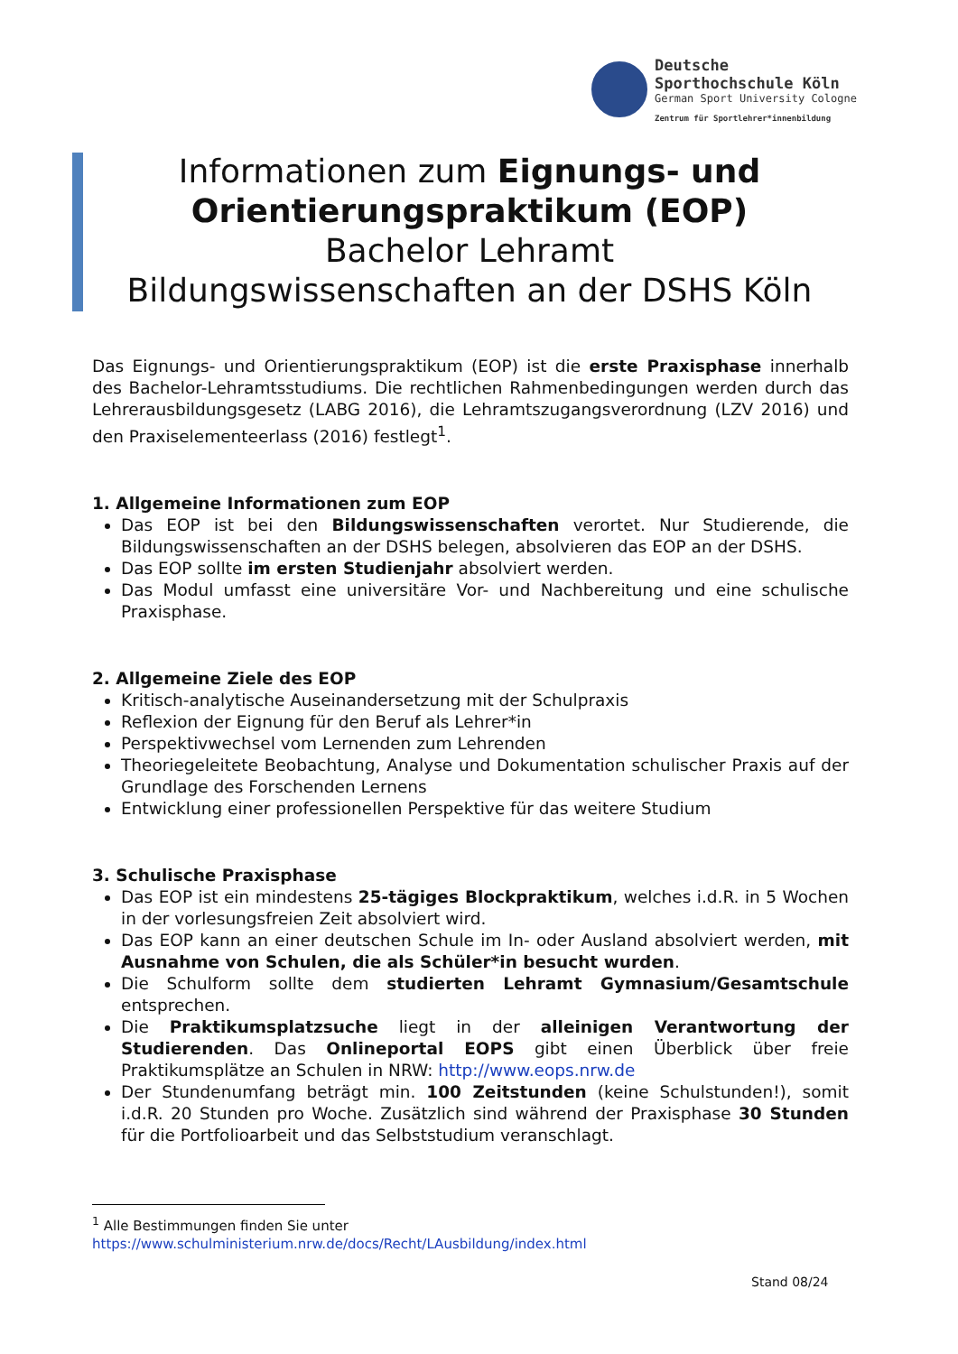Deutsche
Sporthochschule Köln
German Sport University Cologne
Zentrum für Sportlehrer*innenbildung
Informationen zum Eignungs- und
Orientierungspraktikum (EOP)
Bachelor Lehramt
Bildungswissenschaften an der DSHS Köln
Das Eignungs- und Orientierungspraktikum (EOP) ist die erste Praxisphase innerhalb des Bachelor-Lehramtsstudiums. Die rechtlichen Rahmenbedingungen werden durch das Lehrerausbildungsgesetz (LABG 2016), die Lehramtszugangsverordnung (LZV 2016) und den Praxiselementeerlass (2016) festlegt<sup>1</sup>.
1. Allgemeine Informationen zum EOP
Das EOP ist bei den Bildungswissenschaften verortet. Nur Studierende, die Bildungswissenschaften an der DSHS belegen, absolvieren das EOP an der DSHS.
Das EOP sollte im ersten Studienjahr absolviert werden.
Das Modul umfasst eine universitäre Vor- und Nachbereitung und eine schulische Praxisphase.
2. Allgemeine Ziele des EOP
Kritisch-analytische Auseinandersetzung mit der Schulpraxis
Reflexion der Eignung für den Beruf als Lehrer*in
Perspektivwechsel vom Lernenden zum Lehrenden
Theoriegeleitete Beobachtung, Analyse und Dokumentation schulischer Praxis auf der Grundlage des Forschenden Lernens
Entwicklung einer professionellen Perspektive für das weitere Studium
3. Schulische Praxisphase
Das EOP ist ein mindestens 25-tägiges Blockpraktikum, welches i.d.R. in 5 Wochen in der vorlesungsfreien Zeit absolviert wird.
Das EOP kann an einer deutschen Schule im In- oder Ausland absolviert werden, mit Ausnahme von Schulen, die als Schüler*in besucht wurden.
Die Schulform sollte dem studierten Lehramt Gymnasium/Gesamtschule entsprechen.
Die Praktikumsplatzsuche liegt in der alleinigen Verantwortung der Studierenden. Das Onlineportal EOPS gibt einen Überblick über freie Praktikumsplätze an Schulen in NRW: http://www.eops.nrw.de
Der Stundenumfang beträgt min. 100 Zeitstunden (keine Schulstunden!), somit i.d.R. 20 Stunden pro Woche. Zusätzlich sind während der Praxisphase 30 Stunden für die Portfolioarbeit und das Selbststudium veranschlagt.
<sup>1</sup> Alle Bestimmungen finden Sie unter
https://www.schulministerium.nrw.de/docs/Recht/LAusbildung/index.html
Stand 08/24